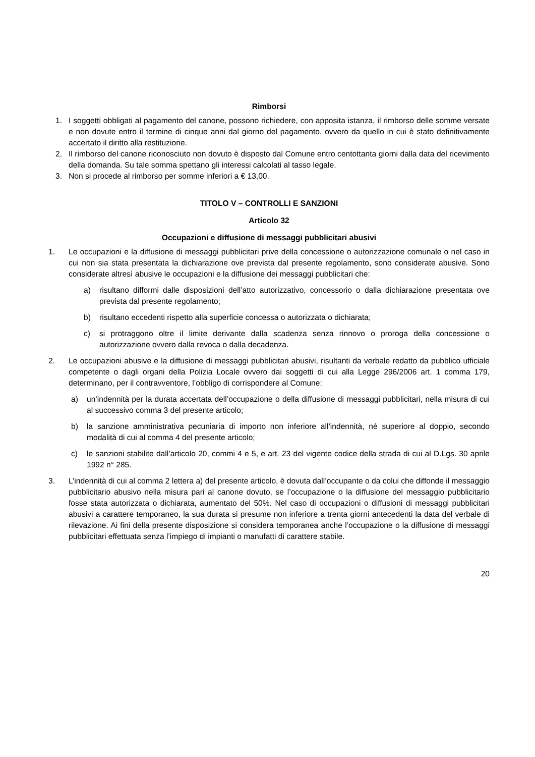Rimborsi
1. I soggetti obbligati al pagamento del canone, possono richiedere, con apposita istanza, il rimborso delle somme versate e non dovute entro il termine di cinque anni dal giorno del pagamento, ovvero da quello in cui è stato definitivamente accertato il diritto alla restituzione.
2. Il rimborso del canone riconosciuto non dovuto è disposto dal Comune entro centottanta giorni dalla data del ricevimento della domanda. Su tale somma spettano gli interessi calcolati al tasso legale.
3. Non si procede al rimborso per somme inferiori a € 13,00.
TITOLO V – CONTROLLI E SANZIONI
Articolo 32
Occupazioni e diffusione di messaggi pubblicitari abusivi
1. Le occupazioni e la diffusione di messaggi pubblicitari prive della concessione o autorizzazione comunale o nel caso in cui non sia stata presentata la dichiarazione ove prevista dal presente regolamento, sono considerate abusive. Sono considerate altresì abusive le occupazioni e la diffusione dei messaggi pubblicitari che:
a) risultano difformi dalle disposizioni dell’atto autorizzativo, concessorio o dalla dichiarazione presentata ove prevista dal presente regolamento;
b) risultano eccedenti rispetto alla superficie concessa o autorizzata o dichiarata;
c) si protraggono oltre il limite derivante dalla scadenza senza rinnovo o proroga della concessione o autorizzazione ovvero dalla revoca o dalla decadenza.
2. Le occupazioni abusive e la diffusione di messaggi pubblicitari abusivi, risultanti da verbale redatto da pubblico ufficiale competente o dagli organi della Polizia Locale ovvero dai soggetti di cui alla Legge 296/2006 art. 1 comma 179, determinano, per il contravventore, l’obbligo di corrispondere al Comune:
a) un’indennità per la durata accertata dell’occupazione o della diffusione di messaggi pubblicitari, nella misura di cui al successivo comma 3 del presente articolo;
b) la sanzione amministrativa pecuniaria di importo non inferiore all’indennità, né superiore al doppio, secondo modalità di cui al comma 4 del presente articolo;
c) le sanzioni stabilite dall’articolo 20, commi 4 e 5, e art. 23 del vigente codice della strada di cui al D.Lgs. 30 aprile 1992 n° 285.
3. L’indennità di cui al comma 2 lettera a) del presente articolo, è dovuta dall’occupante o da colui che diffonde il messaggio pubblicitario abusivo nella misura pari al canone dovuto, se l’occupazione o la diffusione del messaggio pubblicitario fosse stata autorizzata o dichiarata, aumentato del 50%. Nel caso di occupazioni o diffusioni di messaggi pubblicitari abusivi a carattere temporaneo, la sua durata si presume non inferiore a trenta giorni antecedenti la data del verbale di rilevazione. Ai fini della presente disposizione si considera temporanea anche l’occupazione o la diffusione di messaggi pubblicitari effettuata senza l’impiego di impianti o manufatti di carattere stabile.
20